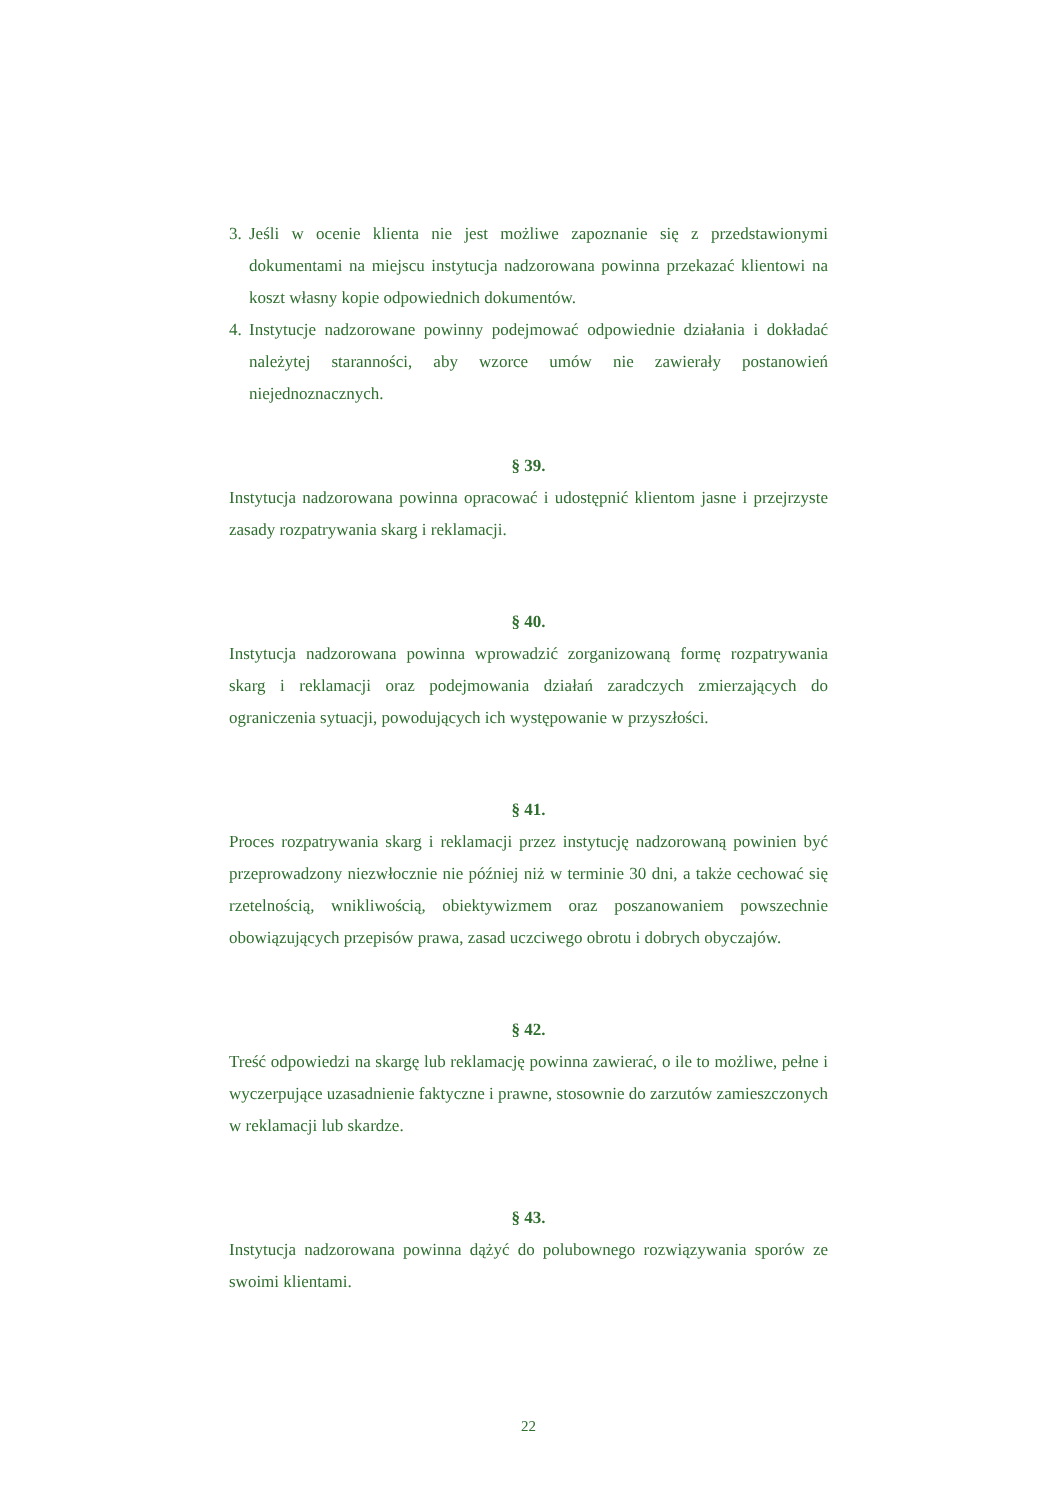3.
Jeśli w ocenie klienta nie jest możliwe zapoznanie się z przedstawionymi dokumentami na miejscu instytucja nadzorowana powinna przekazać klientowi na koszt własny kopie odpowiednich dokumentów.
4.
Instytucje nadzorowane powinny podejmować odpowiednie działania i dokładać należytej staranności, aby wzorce umów nie zawierały postanowień niejednoznacznych.
§ 39.
Instytucja nadzorowana powinna opracować i udostępnić klientom jasne i przejrzyste zasady rozpatrywania skarg i reklamacji.
§ 40.
Instytucja nadzorowana powinna wprowadzić zorganizowaną formę rozpatrywania skarg i reklamacji oraz podejmowania działań zaradczych zmierzających do ograniczenia sytuacji, powodujących ich występowanie w przyszłości.
§ 41.
Proces rozpatrywania skarg i reklamacji przez instytucję nadzorowaną powinien być przeprowadzony niezwłocznie nie później niż w terminie 30 dni, a także cechować się rzetelnością, wnikliwością, obiektywizmem oraz poszanowaniem powszechnie obowiązujących przepisów prawa, zasad uczciwego obrotu i dobrych obyczajów.
§ 42.
Treść odpowiedzi na skargę lub reklamację powinna zawierać, o ile to możliwe, pełne i wyczerpujące uzasadnienie faktyczne i prawne, stosownie do zarzutów zamieszczonych w reklamacji lub skardze.
§ 43.
Instytucja nadzorowana powinna dążyć do polubownego rozwiązywania sporów ze swoimi klientami.
22